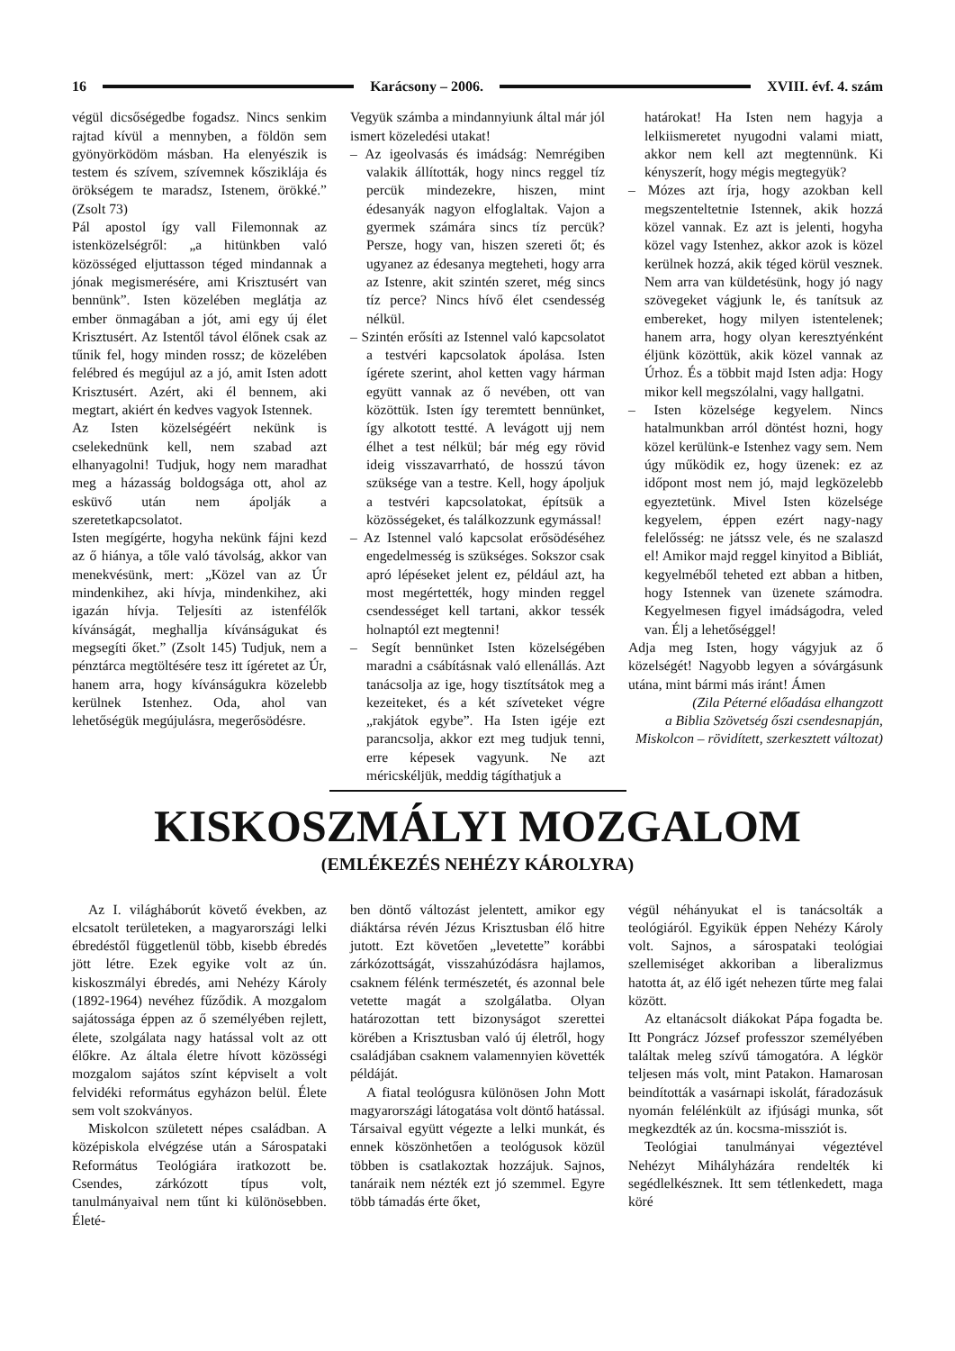16 Karácsony – 2006. XVIII. évf. 4. szám
végül dicsőségedbe fogadsz. Nincs senkim rajtad kívül a mennyben, a földön sem gyönyörködöm másban. Ha elenyészik is testem és szívem, szívemnek kősziklája és örökségem te maradsz, Istenem, örökké.” (Zsolt 73)
Pál apostol így vall Filemonnak az istenközelségről: „a hitünkben való közösséged eljuttasson téged mindannak a jónak megismerésére, ami Krisztusért van bennünk”. Isten közelében meglátja az ember önmagában a jót, ami egy új élet Krisztusért. Az Istentől távol élőnek csak az tűnik fel, hogy minden rossz; de közelében felébred és megújul az a jó, amit Isten adott Krisztusért. Azért, aki él bennem, aki megtart, akiért én kedves vagyok Istennek.
Az Isten közelségéért nekünk is cselekednünk kell, nem szabad azt elhanyagolni! Tudjuk, hogy nem maradhat meg a házasság boldogsága ott, ahol az esküvő után nem ápolják a szeretetkapcsolatot.
Isten megígérte, hogyha nekünk fájni kezd az ő hiánya, a tőle való távolság, akkor van menekvésünk, mert: „Közel van az Úr mindenkihez, aki hívja, mindenkihez, aki igazán hívja. Teljesíti az istenfélők kívánságát, meghallja kívánságukat és megsegíti őket.” (Zsolt 145) Tudjuk, nem a pénztárca megtöltésére tesz itt ígéretet az Úr, hanem arra, hogy kívánságukra közelebb kerülnek Istenhez. Oda, ahol van lehetőségük megújulásra, megerősödésre.
Vegyük számba a mindannyiunk által már jól ismert közeledési utakat!
– Az igeolvasás és imádság: Nemrégiben valakik állították, hogy nincs reggel tíz percük mindezekre, hiszen, mint édesanyák nagyon elfoglaltak. Vajon a gyermek számára sincs tíz percük? Persze, hogy van, hiszen szereti őt; és ugyanez az édesanya megteheti, hogy arra az Istenre, akit szintén szeret, még sincs tíz perce? Nincs hívő élet csendesség nélkül.
– Szintén erősíti az Istennel való kapcsolatot a testvéri kapcsolatok ápolása. Isten ígérete szerint, ahol ketten vagy hárman együtt vannak az ő nevében, ott van közöttük. Isten így teremtett bennünket, így alkotott testté. A levágott ujj nem élhet a test nélkül; bár még egy rövid ideig visszavarrható, de hosszú távon szüksége van a testre. Kell, hogy ápoljuk a testvéri kapcsolatokat, építsük a közösségeket, és találkozzunk egymással!
– Az Istennel való kapcsolat erősödéséhez engedelmesség is szükséges. Sokszor csak apró lépéseket jelent ez, például azt, ha most megértették, hogy minden reggel csendességet kell tartani, akkor tessék holnaptól ezt megtenni!
– Segít bennünket Isten közelségében maradni a csábításnak való ellenállás. Azt tanácsolja az ige, hogy tisztítsátok meg a kezeiteket, és a két szíveteket végre „rakjátok egybe”. Ha Isten igéje ezt parancsolja, akkor ezt meg tudjuk tenni, erre képesek vagyunk. Ne azt méricskéljük, meddig tágíthatjuk a
határokat! Ha Isten nem hagyja a lelkiismeretet nyugodni valami miatt, akkor nem kell azt megtennünk. Ki kényszerít, hogy mégis megtegyük?
– Mózes azt írja, hogy azokban kell megszenteltetnie Istennek, akik hozzá közel vannak. Ez azt is jelenti, hogyha közel vagy Istenhez, akkor azok is közel kerülnek hozzá, akik téged körül vesznek. Nem arra van küldetésünk, hogy jó nagy szövegeket vágjunk le, és tanítsuk az embereket, hogy milyen istentelenek; hanem arra, hogy olyan keresztyénként éljünk közöttük, akik közel vannak az Úrhoz. És a többit majd Isten adja: Hogy mikor kell megszólalni, vagy hallgatni.
– Isten közelsége kegyelem. Nincs hatalmunkban arról döntést hozni, hogy közel kerülünk-e Istenhez vagy sem. Nem úgy működik ez, hogy üzenek: ez az időpont most nem jó, majd legközelebb egyeztetünk. Mivel Isten közelsége kegyelem, éppen ezért nagy-nagy felelősség: ne játssz vele, és ne szalaszd el! Amikor majd reggel kinyitod a Bibliát, kegyelméből teheted ezt abban a hitben, hogy Istennek van üzenete számodra. Kegyelmesen figyel imádságodra, veled van. Élj a lehetőséggel!
Adja meg Isten, hogy vágyjuk az ő közelségét! Nagyobb legyen a sóvárgásunk utána, mint bármi más iránt! Ámen
(Zila Péterné előadása elhangzott
a Biblia Szövetség őszi csendesnapján,
Miskolcon – rövidített, szerkesztett változat)
KISKOSZMÁLYI MOZGALOM
(EMLÉKEZÉS NEHÉZY KÁROLYRA)
Az I. világháborút követő években, az elcsatolt területeken, a magyarországi lelki ébredéstől függetlenül több, kisebb ébredés jött létre. Ezek egyike volt az ún. kiskoszmályi ébredés, ami Nehézy Károly (1892-1964) nevéhez fűződik. A mozgalom sajátossága éppen az ő személyében rejlett, élete, szolgálata nagy hatással volt az ott élőkre. Az általa életre hívott közösségi mozgalom sajátos színt képviselt a volt felvidéki református egyházon belül. Élete sem volt szokványos.
Miskolcon született népes családban. A középiskola elvégzése után a Sárospataki Református Teológiára iratkozott be. Csendes, zárkózott típus volt, tanulmányaival nem tűnt ki különösebben. Életé-
ben döntő változást jelentett, amikor egy diáktársa révén Jézus Krisztusban élő hitre jutott. Ezt követően „levetette” korábbi zárkózottságát, visszahúzódásra hajlamos, csaknem félénk természetét, és azonnal bele vetette magát a szolgálatba. Olyan határozottan tett bizonyságot szerettei körében a Krisztusban való új életről, hogy családjában csaknem valamennyien követték példáját.
A fiatal teológusra különösen John Mott magyarországi látogatása volt döntő hatással. Társaival együtt végezte a lelki munkát, és ennek köszönhetően a teológusok közül többen is csatlakoztak hozzájuk. Sajnos, tanáraik nem nézték ezt jó szemmel. Egyre több támadás érte őket,
végül néhányukat el is tanácsolták a teológiáról. Egyikük éppen Nehézy Károly volt. Sajnos, a sárospataki teológiai szellemiséget akkoriban a liberalizmus hatotta át, az élő igét nehezen tűrte meg falai között.
Az eltanácsolt diákokat Pápa fogadta be. Itt Pongrácz József professzor személyében találtak meleg szívű támogatóra. A légkör teljesen más volt, mint Patakon. Hamarosan beindították a vasárnapi iskolát, fáradozásuk nyomán felélénkült az ifjúsági munka, sőt megkezdték az ún. kocsma-missziót is.
Teológiai tanulmányai végeztével Nehézyt Mihályházára rendelték ki segédlelkésznek. Itt sem tétlenkedett, maga köré